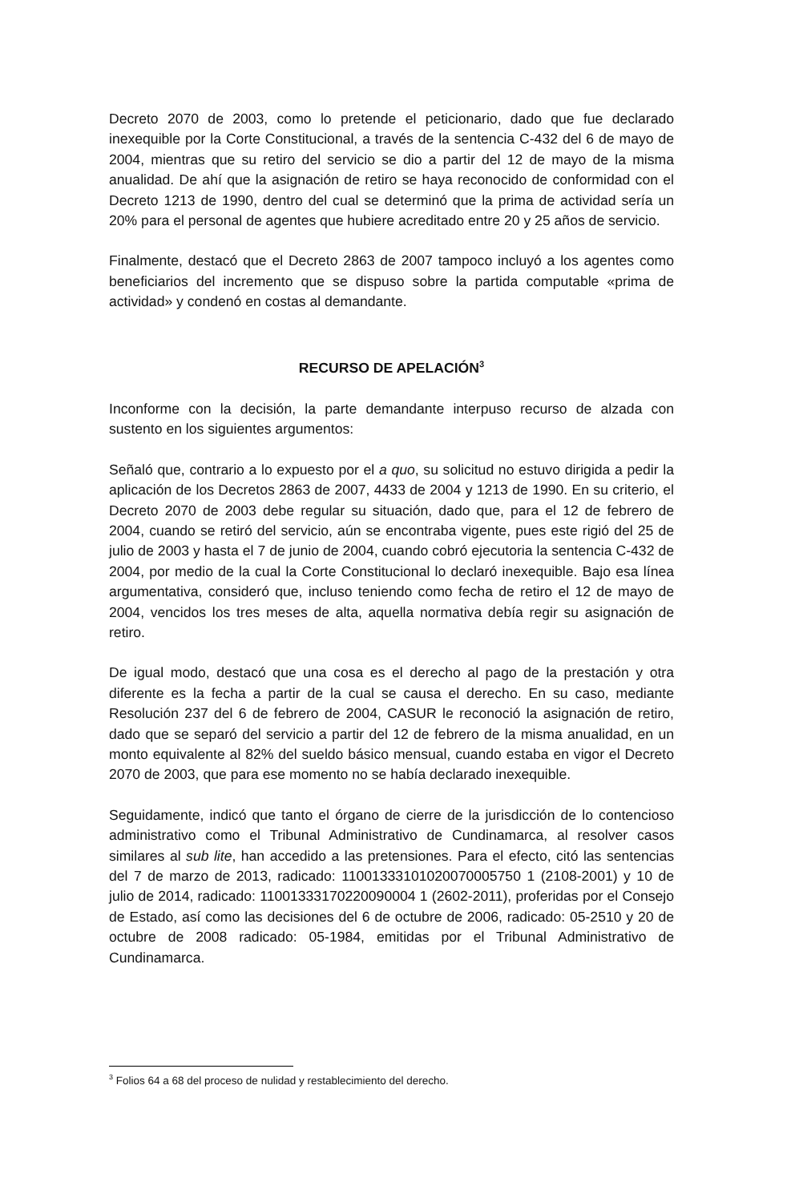Decreto 2070 de 2003, como lo pretende el peticionario, dado que fue declarado inexequible por la Corte Constitucional, a través de la sentencia C-432 del 6 de mayo de 2004, mientras que su retiro del servicio se dio a partir del 12 de mayo de la misma anualidad. De ahí que la asignación de retiro se haya reconocido de conformidad con el Decreto 1213 de 1990, dentro del cual se determinó que la prima de actividad sería un 20% para el personal de agentes que hubiere acreditado entre 20 y 25 años de servicio.
Finalmente, destacó que el Decreto 2863 de 2007 tampoco incluyó a los agentes como beneficiarios del incremento que se dispuso sobre la partida computable «prima de actividad» y condenó en costas al demandante.
RECURSO DE APELACIÓN<sup>3</sup>
Inconforme con la decisión, la parte demandante interpuso recurso de alzada con sustento en los siguientes argumentos:
Señaló que, contrario a lo expuesto por el a quo, su solicitud no estuvo dirigida a pedir la aplicación de los Decretos 2863 de 2007, 4433 de 2004 y 1213 de 1990. En su criterio, el Decreto 2070 de 2003 debe regular su situación, dado que, para el 12 de febrero de 2004, cuando se retiró del servicio, aún se encontraba vigente, pues este rigió del 25 de julio de 2003 y hasta el 7 de junio de 2004, cuando cobró ejecutoria la sentencia C-432 de 2004, por medio de la cual la Corte Constitucional lo declaró inexequible. Bajo esa línea argumentativa, consideró que, incluso teniendo como fecha de retiro el 12 de mayo de 2004, vencidos los tres meses de alta, aquella normativa debía regir su asignación de retiro.
De igual modo, destacó que una cosa es el derecho al pago de la prestación y otra diferente es la fecha a partir de la cual se causa el derecho. En su caso, mediante Resolución 237 del 6 de febrero de 2004, CASUR le reconoció la asignación de retiro, dado que se separó del servicio a partir del 12 de febrero de la misma anualidad, en un monto equivalente al 82% del sueldo básico mensual, cuando estaba en vigor el Decreto 2070 de 2003, que para ese momento no se había declarado inexequible.
Seguidamente, indicó que tanto el órgano de cierre de la jurisdicción de lo contencioso administrativo como el Tribunal Administrativo de Cundinamarca, al resolver casos similares al sub lite, han accedido a las pretensiones. Para el efecto, citó las sentencias del 7 de marzo de 2013, radicado: 11001333101020070005750 1 (2108-2001) y 10 de julio de 2014, radicado: 11001333170220090004 1 (2602-2011), proferidas por el Consejo de Estado, así como las decisiones del 6 de octubre de 2006, radicado: 05-2510 y 20 de octubre de 2008 radicado: 05-1984, emitidas por el Tribunal Administrativo de Cundinamarca.
<sup>3</sup> Folios 64 a 68 del proceso de nulidad y restablecimiento del derecho.